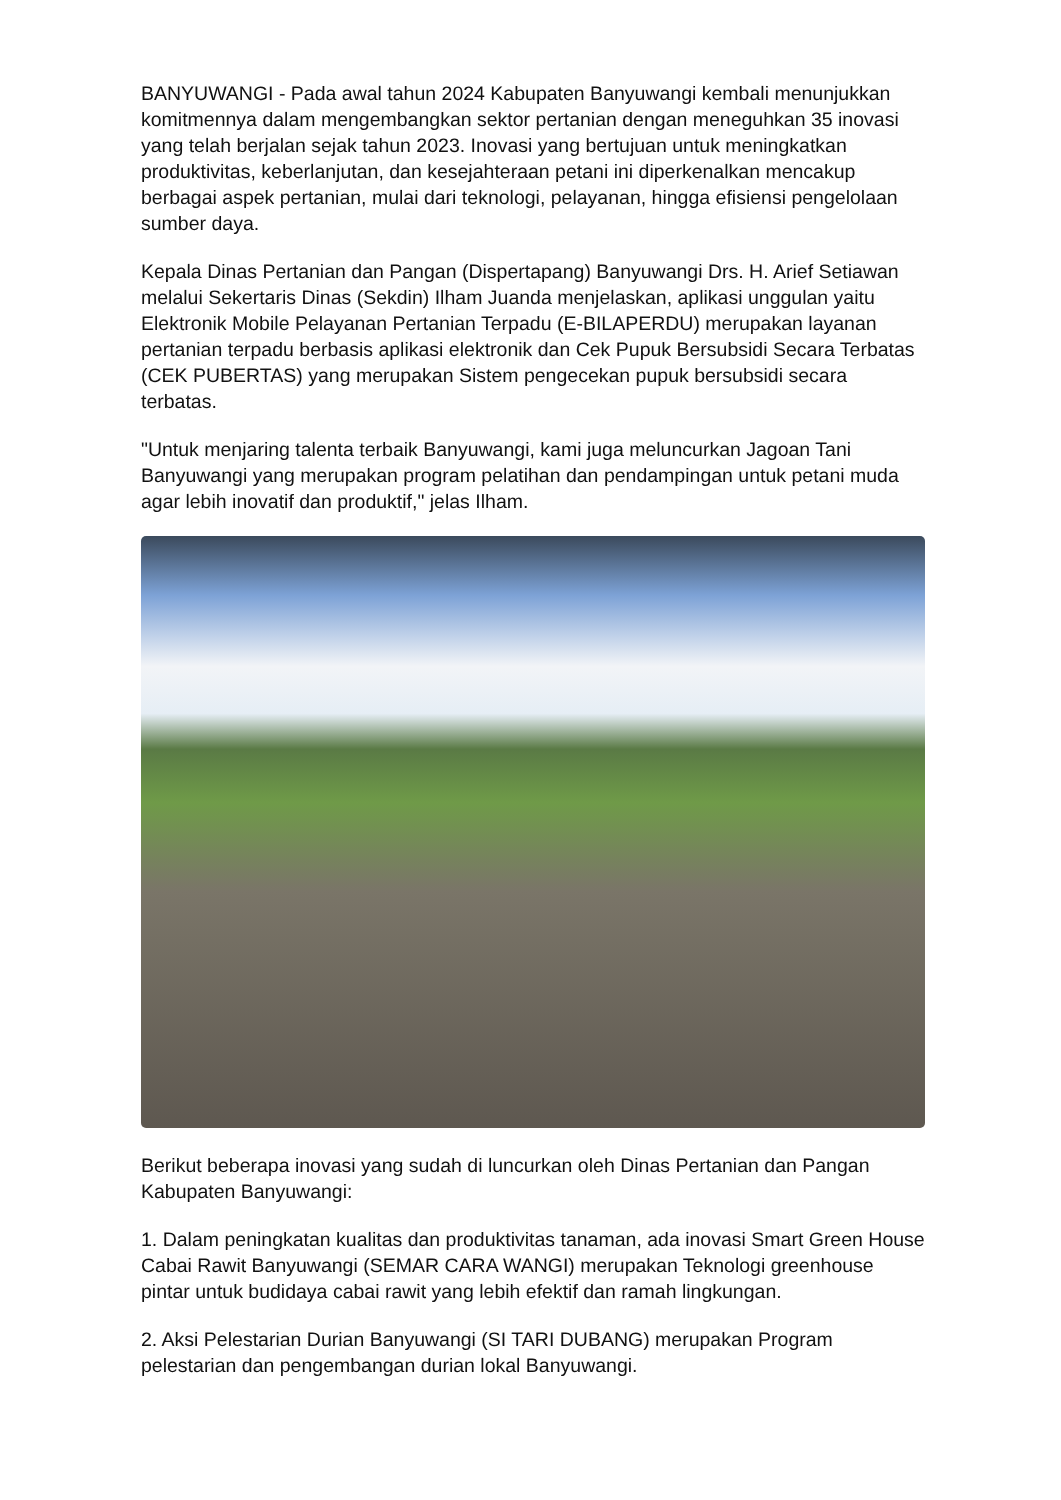BANYUWANGI - Pada awal tahun 2024 Kabupaten Banyuwangi kembali menunjukkan komitmennya dalam mengembangkan sektor pertanian dengan meneguhkan 35 inovasi yang telah berjalan sejak tahun 2023. Inovasi yang bertujuan untuk meningkatkan produktivitas, keberlanjutan, dan kesejahteraan petani ini diperkenalkan mencakup berbagai aspek pertanian, mulai dari teknologi, pelayanan, hingga efisiensi pengelolaan sumber daya.
Kepala Dinas Pertanian dan Pangan (Dispertapang) Banyuwangi Drs. H. Arief Setiawan melalui Sekertaris Dinas (Sekdin) Ilham Juanda menjelaskan, aplikasi unggulan yaitu Elektronik Mobile Pelayanan Pertanian Terpadu (E-BILAPERDU) merupakan layanan pertanian terpadu berbasis aplikasi elektronik dan Cek Pupuk Bersubsidi Secara Terbatas (CEK PUBERTAS) yang merupakan Sistem pengecekan pupuk bersubsidi secara terbatas.
"Untuk menjaring talenta terbaik Banyuwangi, kami juga meluncurkan Jagoan Tani Banyuwangi yang merupakan program pelatihan dan pendampingan untuk petani muda agar lebih inovatif dan produktif," jelas Ilham.
Berikut beberapa inovasi yang sudah di luncurkan oleh Dinas Pertanian dan Pangan Kabupaten Banyuwangi:
1. Dalam peningkatan kualitas dan produktivitas tanaman, ada inovasi Smart Green House Cabai Rawit Banyuwangi (SEMAR CARA WANGI) merupakan Teknologi greenhouse pintar untuk budidaya cabai rawit yang lebih efektif dan ramah lingkungan.
2. Aksi Pelestarian Durian Banyuwangi (SI TARI DUBANG) merupakan Program pelestarian dan pengembangan durian lokal Banyuwangi.